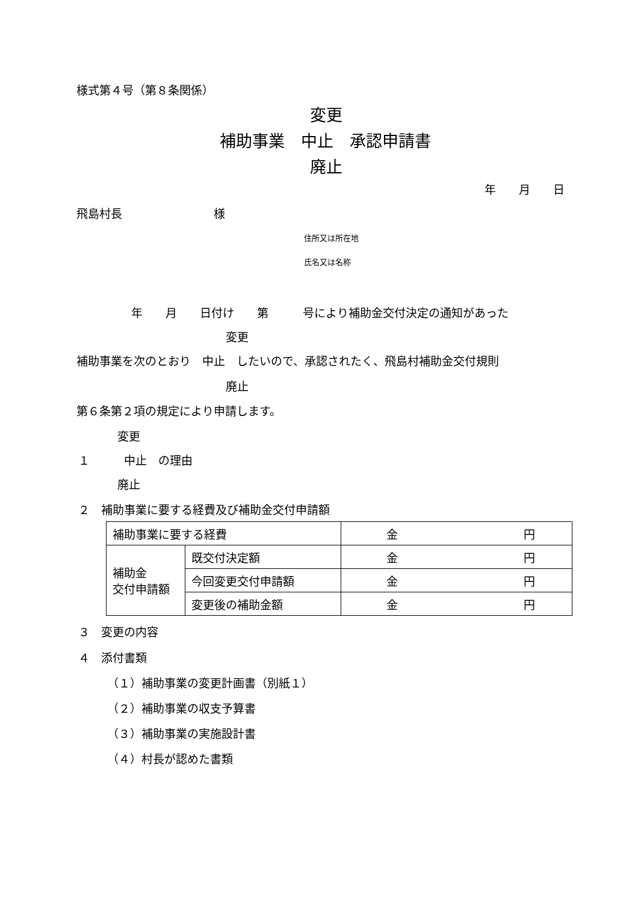様式第４号（第８条関係）
変更
補助事業　中止　承認申請書
廃止
年　　月　　日
飛島村長　　　　　　　　様
住所又は所在地
氏名又は名称
年　　月　　日付け　　第　　　号により補助金交付決定の通知があった
変更
補助事業を次のとおり　中止　したいので、承認されたく、飛島村補助金交付規則
廃止
第６条第２項の規定により申請します。
変更
１　　　中止　の理由
廃止
２　補助事業に要する経費及び補助金交付申請額
| 補助事業に要する経費 | | 金 円 |
| 補助金 交付申請額 | 既交付決定額 | 金 円 |
| | 今回変更交付申請額 | 金 円 |
| | 変更後の補助金額 | 金 円 |
３　変更の内容
４　添付書類
（１）補助事業の変更計画書（別紙１）
（２）補助事業の収支予算書
（３）補助事業の実施設計書
（４）村長が認めた書類